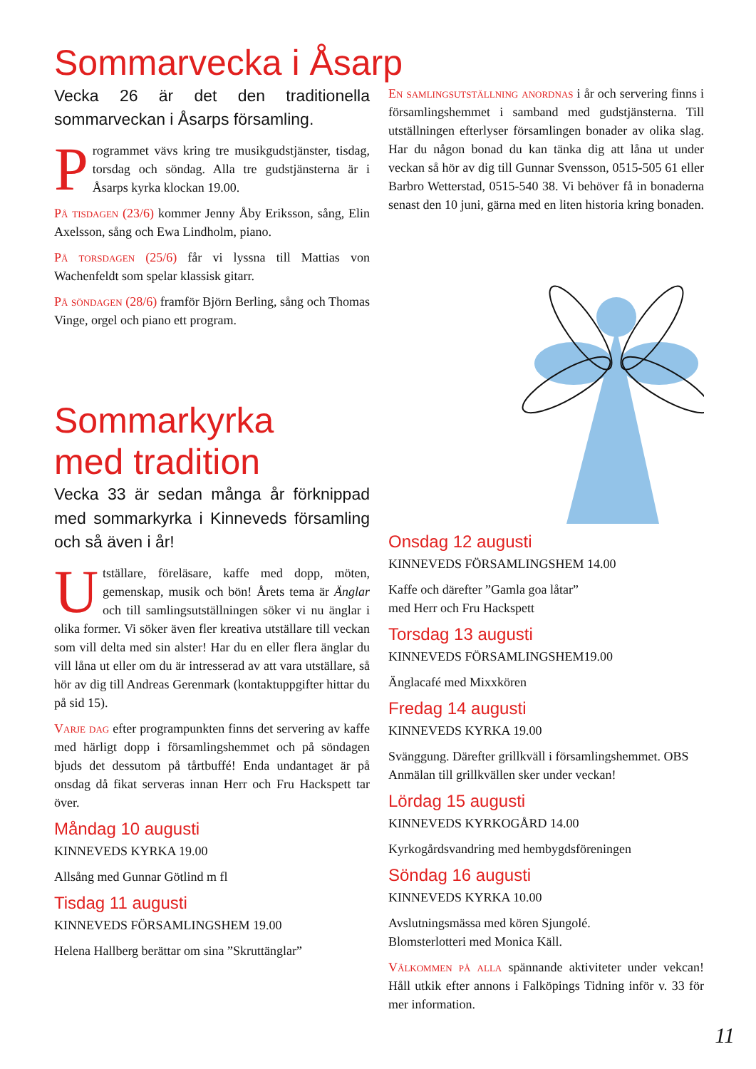Sommarvecka i Åsarp
Vecka 26 är det den traditionella sommarveckan i Åsarps församling.
Programmet vävs kring tre musikgudstjänster, tisdag, torsdag och söndag. Alla tre gudstjänsterna är i Åsarps kyrka klockan 19.00.
På tisdagen (23/6) kommer Jenny Åby Eriksson, sång, Elin Axelsson, sång och Ewa Lindholm, piano.
På torsdagen (25/6) får vi lyssna till Mattias von Wachenfeldt som spelar klassisk gitarr.
På söndagen (28/6) framför Björn Berling, sång och Thomas Vinge, orgel och piano ett program.
Sommarkyrka
med tradition
Vecka 33 är sedan många år förknippad med sommarkyrka i Kinneveds församling och så även i år!
Utställare, föreläsare, kaffe med dopp, möten, gemenskap, musik och bön! Årets tema är Änglar och till samlingsutställningen söker vi nu änglar i olika former. Vi söker även fler kreativa utställare till veckan som vill delta med sin alster! Har du en eller flera änglar du vill låna ut eller om du är intresserad av att vara utställare, så hör av dig till Andreas Gerenmark (kontaktuppgifter hittar du på sid 15).
Varje dag efter programpunkten finns det servering av kaffe med härligt dopp i församlingshemmet och på söndagen bjuds det dessutom på tårtbuffé! Enda undantaget är på onsdag då fikat serveras innan Herr och Fru Hackspett tar över.
Måndag 10 augusti
KINNEVEDS KYRKA 19.00
Allsång med Gunnar Götlind m fl
Tisdag 11 augusti
KINNEVEDS FÖRSAMLINGSHEM 19.00
Helena Hallberg berättar om sina ”Skruttänglar”
En samlingsutställning anordnas i år och servering finns i församlingshemmet i samband med gudstjänsterna. Till utställningen efterlyser församlingen bonader av olika slag. Har du någon bonad du kan tänka dig att låna ut under veckan så hör av dig till Gunnar Svensson, 0515-505 61 eller Barbro Wetterstad, 0515-540 38. Vi behöver få in bonaderna senast den 10 juni, gärna med en liten historia kring bonaden.
Onsdag 12 augusti
KINNEVEDS FÖRSAMLINGSHEM 14.00
Kaffe och därefter ”Gamla goa låtar”
med Herr och Fru Hackspett
Torsdag 13 augusti
KINNEVEDS FÖRSAMLINGSHEM19.00
Änglacafé med Mixxkören
Fredag 14 augusti
KINNEVEDS KYRKA 19.00
Svänggung. Därefter grillkväll i församlingshemmet. OBS Anmälan till grillkvällen sker under veckan!
Lördag 15 augusti
KINNEVEDS KYRKOGÅRD 14.00
Kyrkogårdsvandring med hembygdsföreningen
Söndag 16 augusti
KINNEVEDS KYRKA 10.00
Avslutningsmässa med kören Sjungolé.
Blomsterlotteri med Monica Käll.
Välkommen på alla spännande aktiviteter under vekcan! Håll utkik efter annons i Falköpings Tidning inför v. 33 för mer information.
11